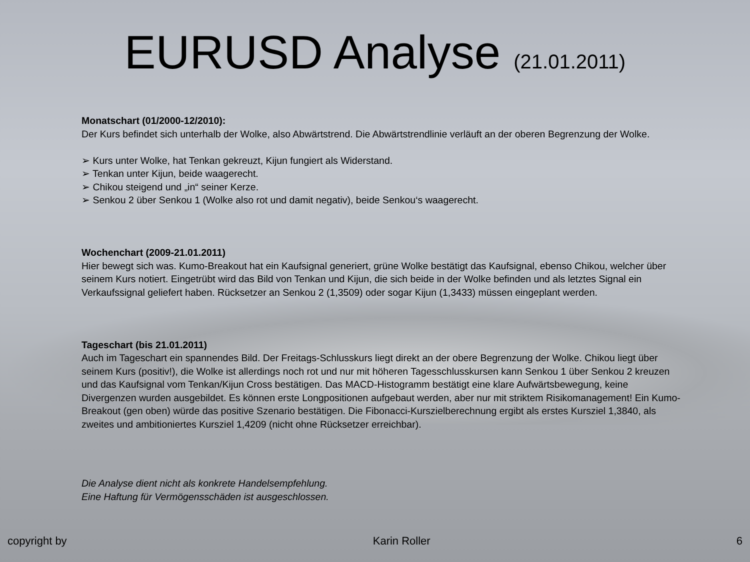EURUSD Analyse (21.01.2011)
Monatschart (01/2000-12/2010):
Der Kurs befindet sich unterhalb der Wolke, also Abwärtstrend. Die Abwärtstrendlinie verläuft an der oberen Begrenzung der Wolke.
➢ Kurs unter Wolke, hat Tenkan gekreuzt, Kijun fungiert als Widerstand.
➢ Tenkan unter Kijun, beide waagerecht.
➢ Chikou steigend und „in“ seiner Kerze.
➢ Senkou 2 über Senkou 1 (Wolke also rot und damit negativ), beide Senkou‘s waagerecht.
Wochenchart (2009-21.01.2011)
Hier bewegt sich was. Kumo-Breakout hat ein Kaufsignal generiert, grüne Wolke bestätigt das Kaufsignal, ebenso Chikou, welcher über seinem Kurs notiert. Eingetrübt wird das Bild von Tenkan und Kijun, die sich beide in der Wolke befinden und als letztes Signal ein Verkaufssignal geliefert haben. Rücksetzer an Senkou 2 (1,3509) oder sogar Kijun (1,3433) müssen eingeplant werden.
Tageschart (bis 21.01.2011)
Auch im Tageschart ein spannendes Bild. Der Freitags-Schlusskurs liegt direkt an der obere Begrenzung der Wolke. Chikou liegt über seinem Kurs (positiv!), die Wolke ist allerdings noch rot und nur mit höheren Tagesschlusskursen kann Senkou 1 über Senkou 2 kreuzen und das Kaufsignal vom Tenkan/Kijun Cross bestätigen. Das MACD-Histogramm bestätigt eine klare Aufwärtsbewegung, keine Divergenzen wurden ausgebildet. Es können erste Longpositionen aufgebaut werden, aber nur mit striktem Risikomanagement! Ein Kumo-Breakout (gen oben) würde das positive Szenario bestätigen. Die Fibonacci-Kurszielberechnung ergibt als erstes Kursziel 1,3840, als zweites und ambitioniertes Kursziel 1,4209 (nicht ohne Rücksetzer erreichbar).
Die Analyse dient nicht als konkrete Handelsempfehlung.
Eine Haftung für Vermögensschäden ist ausgeschlossen.
copyright by Karin Roller 6